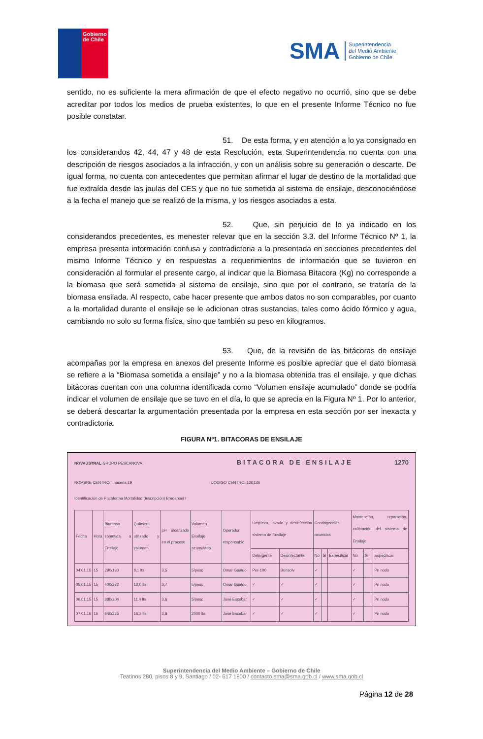Gobierno
de Chile
SMA Superintendencia
del Medio Ambiente
Gobierno de Chile
sentido, no es suficiente la mera afirmación de que el efecto negativo no ocurrió, sino que se debe acreditar por todos los medios de prueba existentes, lo que en el presente Informe Técnico no fue posible constatar.
51. De esta forma, y en atención a lo ya consignado en los considerandos 42, 44, 47 y 48 de esta Resolución, esta Superintendencia no cuenta con una descripción de riesgos asociados a la infracción, y con un análisis sobre su generación o descarte. De igual forma, no cuenta con antecedentes que permitan afirmar el lugar de destino de la mortalidad que fue extraída desde las jaulas del CES y que no fue sometida al sistema de ensilaje, desconociéndose a la fecha el manejo que se realizó de la misma, y los riesgos asociados a esta.
52. Que, sin perjuicio de lo ya indicado en los considerandos precedentes, es menester relevar que en la sección 3.3. del Informe Técnico Nº 1, la empresa presenta información confusa y contradictoria a la presentada en secciones precedentes del mismo Informe Técnico y en respuestas a requerimientos de información que se tuvieron en consideración al formular el presente cargo, al indicar que la Biomasa Bitacora (Kg) no corresponde a la biomasa que será sometida al sistema de ensilaje, sino que por el contrario, se trataría de la biomasa ensilada. Al respecto, cabe hacer presente que ambos datos no son comparables, por cuanto a la mortalidad durante el ensilaje se le adicionan otras sustancias, tales como ácido fórmico y agua, cambiando no solo su forma física, sino que también su peso en kilogramos.
53. Que, de la revisión de las bitácoras de ensilaje acompañas por la empresa en anexos del presente Informe es posible apreciar que el dato biomasa se refiere a la “Biomasa sometida a ensilaje” y no a la biomasa obtenida tras el ensilaje, y que dichas bitácoras cuentan con una columna identificada como “Volumen ensilaje acumulado” donde se podría indicar el volumen de ensilaje que se tuvo en el día, lo que se aprecia en la Figura Nº 1. Por lo anterior, se deberá descartar la argumentación presentada por la empresa en esta sección por ser inexacta y contradictoria.
FIGURA Nº1. BITACORAS DE ENSILAJE
NOVAUSTRAL GRUPO PESCANOVA BITACORA DE ENSILAJE 1270
NOMBRE CENTRO: Ilhaceria 19 CODIGO CENTRO: 120128
Identificación de Plataforma Mortalidad (Inscripción) Bredenoel I
| Fecha | Hora | Biomasa sometida a Ensilaje | Químico utilizado y volumen | pH alcanzado en el proceso | Volumen Ensilaje acumulado | Operador responsable | Limpieza, lavado y desinfección sistema de Ensilaje | | Contingencias ocurridas | | | Mantención, reparación, calibración del sistema de Ensilaje | | |
| --- | --- | --- | --- | --- | --- | --- | --- | --- | --- | --- | --- | --- | --- | --- |
| | | | | | | | Detergente | Desinfectante | No | Si | Especificar | No | Si | Especificar |
| 04.01.15 | 15 | 290/130 | 8,1 lts | 3,5 | 5/pesc | Omar Gualdo | Per-100 | Bonsolv | ✓ | | | ✓ | | Pn nodo |
| 05.01.15 | 15 | 400/272 | 12,0 lts | 3,7 | 5/pesc | Omar Gualdo | ✓ | ✓ | ✓ | | | ✓ | | Pn nodo |
| 06.01.15 | 15 | 380/204 | 11,4 lts | 3,6 | 5/pesc | José Escobar | ✓ | ✓ | ✓ | | | ✓ | | Pn nodo |
| 07.01.15 | 16 | 540/225 | 16,2 lts | 3,8 | 2000 lts | José Escobar | ✓ | ✓ | ✓ | | | ✓ | | Pn nodo |
Superintendencia del Medio Ambiente – Gobierno de Chile
Teatinos 280, pisos 8 y 9, Santiago / 02- 617 1800 / contacto.sma@sma.gob.cl / www.sma.gob.cl
Página 12 de 28